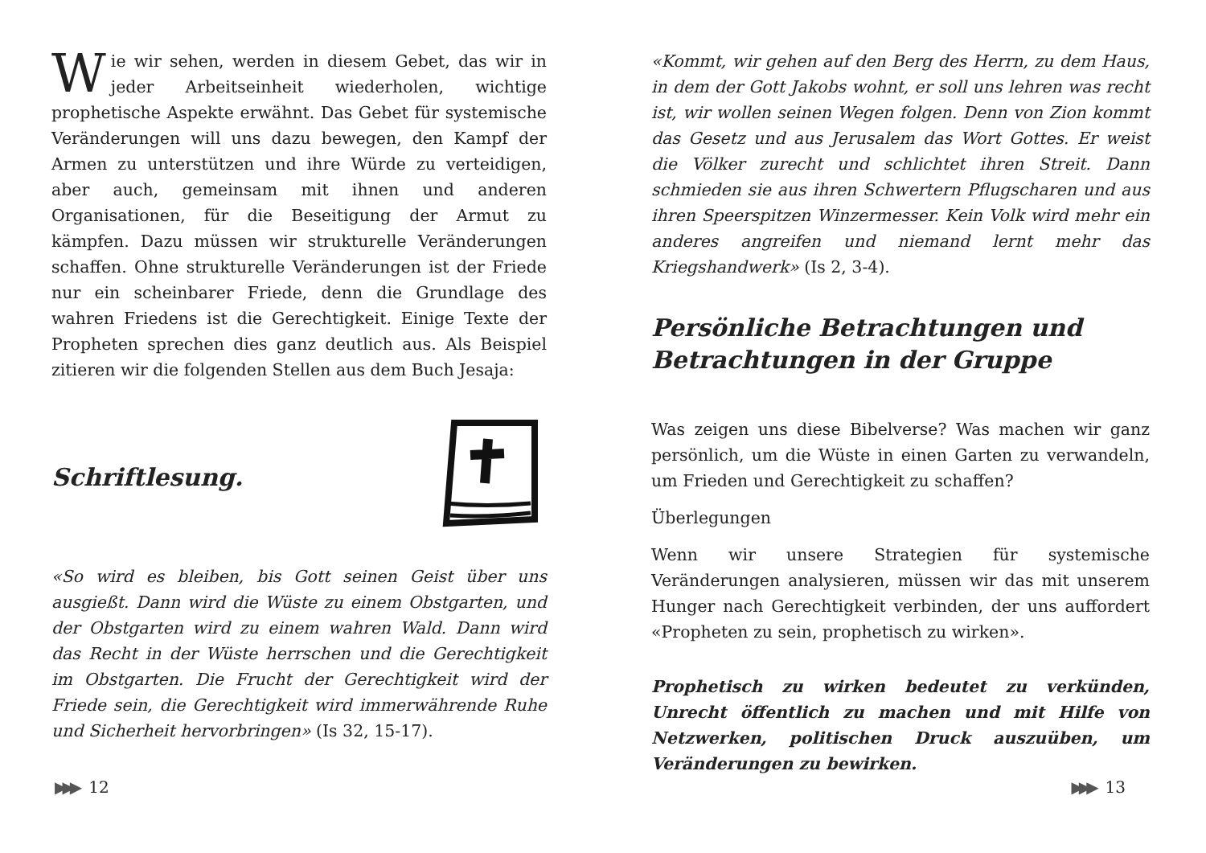Wie wir sehen, werden in diesem Gebet, das wir in jeder Arbeitseinheit wiederholen, wichtige prophetische Aspekte erwähnt. Das Gebet für systemische Veränderungen will uns dazu bewegen, den Kampf der Armen zu unterstützen und ihre Würde zu verteidigen, aber auch, gemeinsam mit ihnen und anderen Organisationen, für die Beseitigung der Armut zu kämpfen. Dazu müssen wir strukturelle Veränderungen schaffen. Ohne strukturelle Veränderungen ist der Friede nur ein scheinbarer Friede, denn die Grundlage des wahren Friedens ist die Gerechtigkeit. Einige Texte der Propheten sprechen dies ganz deutlich aus. Als Beispiel zitieren wir die folgenden Stellen aus dem Buch Jesaja:
Schriftlesung.
«So wird es bleiben, bis Gott seinen Geist über uns ausgießt. Dann wird die Wüste zu einem Obstgarten, und der Obstgarten wird zu einem wahren Wald. Dann wird das Recht in der Wüste herrschen und die Gerechtigkeit im Obstgarten. Die Frucht der Gerechtigkeit wird der Friede sein, die Gerechtigkeit wird immerwährende Ruhe und Sicherheit hervorbringen» (Is 32, 15-17).
▶▶▶ 12
«Kommt, wir gehen auf den Berg des Herrn, zu dem Haus, in dem der Gott Jakobs wohnt, er soll uns lehren was recht ist, wir wollen seinen Wegen folgen. Denn von Zion kommt das Gesetz und aus Jerusalem das Wort Gottes. Er weist die Völker zurecht und schlichtet ihren Streit. Dann schmieden sie aus ihren Schwertern Pflugscharen und aus ihren Speerspitzen Winzermesser. Kein Volk wird mehr ein anderes angreifen und niemand lernt mehr das Kriegshandwerk» (Is 2, 3-4).
Persönliche Betrachtungen und Betrachtungen in der Gruppe
Was zeigen uns diese Bibelverse? Was machen wir ganz persönlich, um die Wüste in einen Garten zu verwandeln, um Frieden und Gerechtigkeit zu schaffen?
Überlegungen
Wenn wir unsere Strategien für systemische Veränderungen analysieren, müssen wir das mit unserem Hunger nach Gerechtigkeit verbinden, der uns auffordert «Propheten zu sein, prophetisch zu wirken».
Prophetisch zu wirken bedeutet zu verkünden, Unrecht öffentlich zu machen und mit Hilfe von Netzwerken, politischen Druck auszuüben, um Veränderungen zu bewirken.
▶▶▶ 13